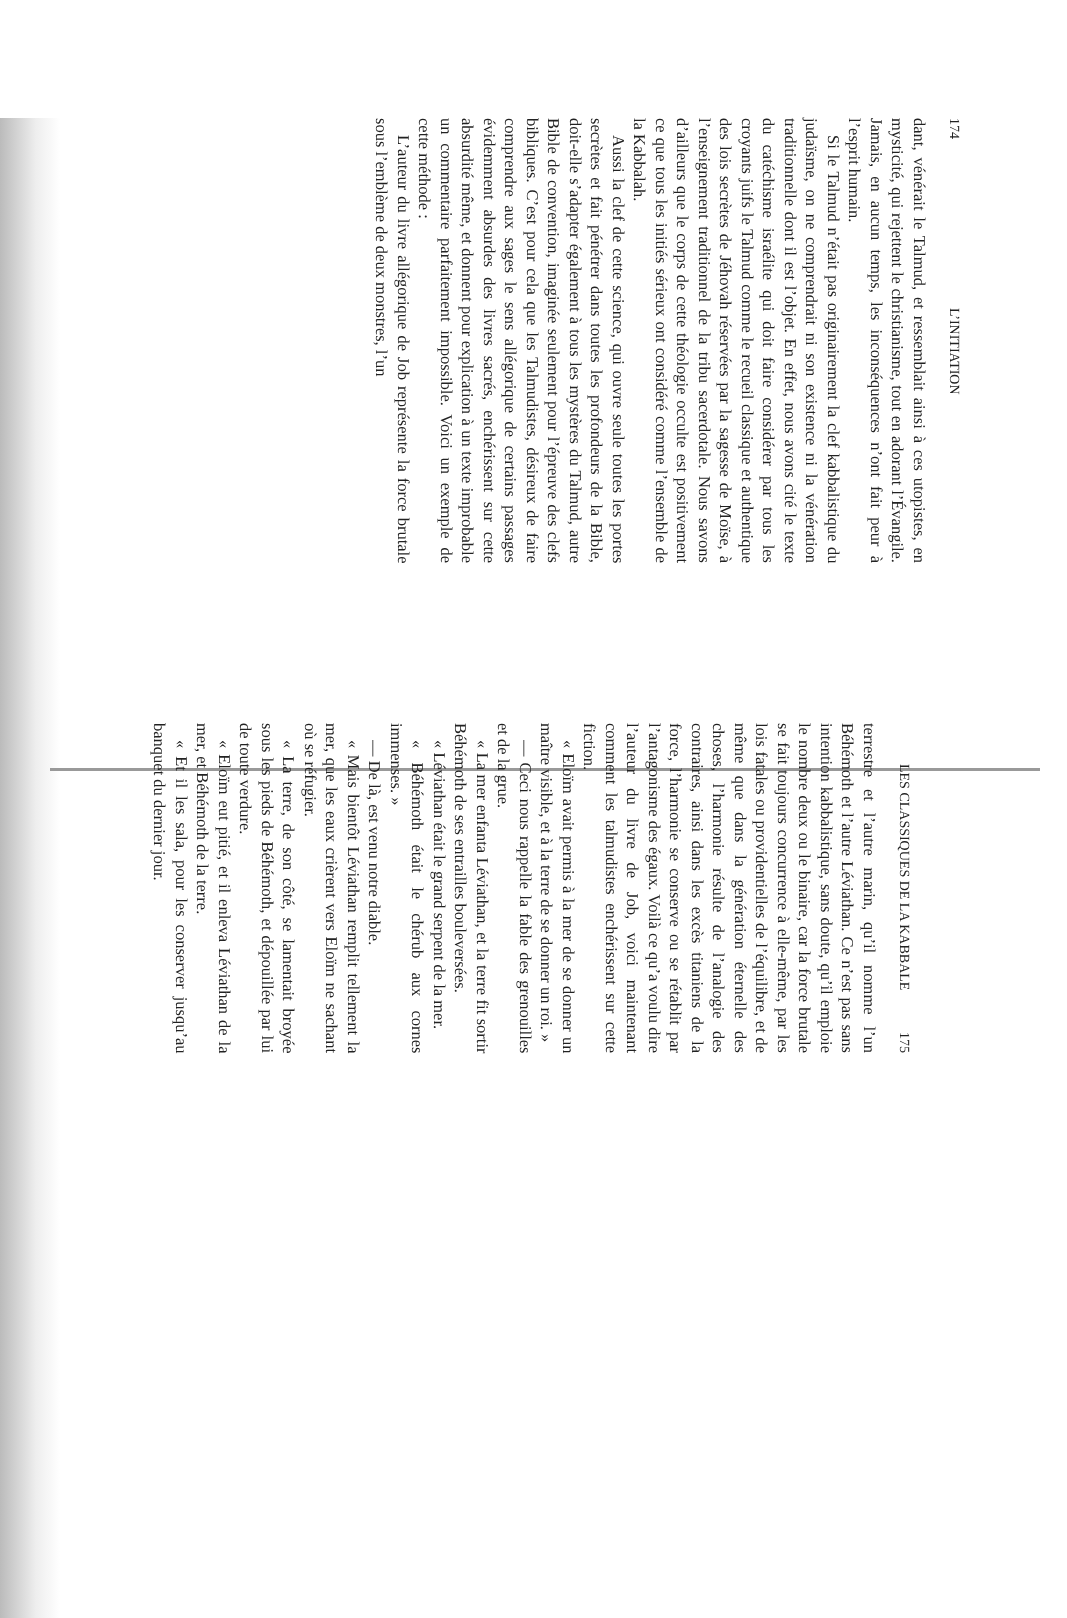174 L’INITIATION
dant, vénérait le Talmud, et ressemblait ainsi à ces utopistes, en mysticité, qui rejettent le christianisme, tout en adorant l’Évangile. Jamais, en aucun temps, les inconséquences n’ont fait peur à l’esprit humain.
Si le Talmud n’était pas originairement la clef kabbalistique du judaïsme, on ne comprendrait ni son existence ni la vénération traditionnelle dont il est l’objet. En effet, nous avons cité le texte du catéchisme israélite qui doit faire considérer par tous les croyants juifs le Talmud comme le recueil classique et authentique des lois secrètes de Jéhovah réservées par la sagesse de Moïse, à l’enseignement traditionnel de la tribu sacerdotale. Nous savons d’ailleurs que le corps de cette théologie occulte est positivement ce que tous les initiés sérieux ont considéré comme l’ensemble de la Kabbalah.
Aussi la clef de cette science, qui ouvre seule toutes les portes secrètes et fait pénétrer dans toutes les profondeurs de la Bible, doit-elle s’adapter également à tous les mystères du Talmud, autre Bible de convention, imaginée seulement pour l’épreuve des clefs bibliques. C’est pour cela que les Talmudistes, désireux de faire comprendre aux sages le sens allégorique de certains passages évidemment absurdes des livres sacrés, enchérissent sur cette absurdité même, et donnent pour explication à un texte improbable un commentaire parfaitement impossible. Voici un exemple de cette méthode :
L’auteur du livre allégorique de Job représente la force brutale sous l’emblème de deux monstres, l’un
LES CLASSIQUES DE LA KABBALE 175
terrestre et l’autre marin, qu’il nomme l’un Béhémoth et l’autre Léviathan. Ce n’est pas sans intention kabbalistique, sans doute, qu’il emploie le nombre deux ou le binaire, car la force brutale se fait toujours concurrence à elle-même, par les lois fatales ou providentielles de l’équilibre, et de même que dans la génération éternelle des choses, l’harmonie résulte de l’analogie des contraires, ainsi dans les excès titaniens de la force, l’harmonie se conserve ou se rétablit par l’antagonisme des égaux. Voilà ce qu’a voulu dire l’auteur du livre de Job, voici maintenant comment les talmudistes enchérissent sur cette fiction.
« Eloïm avait permis à la mer de se donner un maître visible, et à la terre de se donner un roi. »
— Ceci nous rappelle la fable des grenouilles et de la grue.
« La mer enfanta Léviathan, et la terre fit sortir Béhémoth de ses entrailles bouleversées.
« Léviathan était le grand serpent de la mer.
« Béhémoth était le chérub aux cornes immenses. »
— De là, est venu notre diable.
« Mais bientôt Léviathan remplit tellement la mer, que les eaux crièrent vers Eloïm ne sachant où se réfugier.
« La terre, de son côté, se lamentait broyée sous les pieds de Béhémoth, et dépouillée par lui de toute verdure.
« Eloïm eut pitié, et il enleva Léviathan de la mer, et Béhémoth de la terre.
« Et il les sala, pour les conserver jusqu’au banquet du dernier jour.